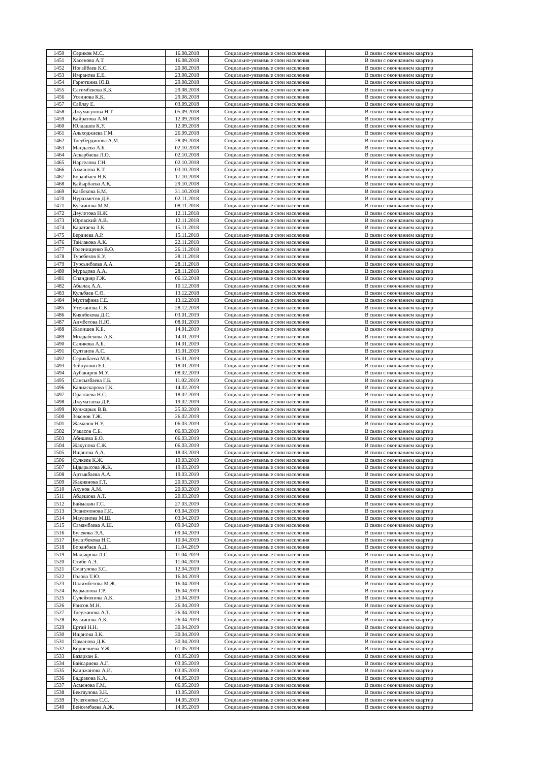| 1450 | Сериков М.С. | 16.08.2018 | Социально-уязвимые слои населения | В связи с окончанием квартир |
| 1451 | Хасенова А.Т. | 16.08.2018 | Социально-уязвимые слои населения | В связи с окончанием квартир |
| 1452 | Ногайбаев К.С. | 20.08.2018 | Социально-уязвимые слои населения | В связи с окончанием квартир |
| 1453 | Имранова Е.Е. | 23.08.2018 | Социально-уязвимые слои населения | В связи с окончанием квартир |
| 1454 | Гарюткина Ю.В. | 29.08.2018 | Социально-уязвимые слои населения | В связи с окончанием квартир |
| 1455 | Сагимбекова К.Б. | 29.08.2018 | Социально-уязвимые слои населения | В связи с окончанием квартир |
| 1456 | Усеинова К.К. | 29.08.2018 | Социально-уязвимые слои населения | В связи с окончанием квартир |
| 1457 | Сайлау Е. | 03.09.2018 | Социально-уязвимые слои населения | В связи с окончанием квартир |
| 1458 | Джумагулова Н.Т. | 05.09.2018 | Социально-уязвимые слои населения | В связи с окончанием квартир |
| 1459 | Кайратова А.М. | 12.09.2018 | Социально-уязвимые слои населения | В связи с окончанием квартир |
| 1460 | Юлдашев К.У. | 12.09.2018 | Социально-уязвимые слои населения | В связи с окончанием квартир |
| 1461 | Альходжаева Г.М. | 26.09.2018 | Социально-уязвимые слои населения | В связи с окончанием квартир |
| 1462 | Тлеубердинова А.М. | 28.09.2018 | Социально-уязвимые слои населения | В связи с окончанием квартир |
| 1463 | Мандаева А.Б. | 02.10.2018 | Социально-уязвимые слои населения | В связи с окончанием квартир |
| 1464 | Аскарбаева Л.О. | 02.10.2018 | Социально-уязвимые слои населения | В связи с окончанием квартир |
| 1465 | Наргелова Г.Н. | 02.10.2018 | Социально-уязвимые слои населения | В связи с окончанием квартир |
| 1466 | Ахманова К.Т. | 03.10.2018 | Социально-уязвимые слои населения | В связи с окончанием квартир |
| 1467 | Боранбаев Н.К. | 17.10.2018 | Социально-уязвимые слои населения | В связи с окончанием квартир |
| 1468 | Қайырбаева А.Қ. | 29.10.2018 | Социально-уязвимые слои населения | В связи с окончанием квартир |
| 1469 | Казбекова Б.М. | 31.10.2018 | Социально-уязвимые слои населения | В связи с окончанием квартир |
| 1470 | Нурахметов Д.Е. | 02.11.2018 | Социально-уязвимые слои населения | В связи с окончанием квартир |
| 1471 | Кусаинова М.М. | 08.11.2018 | Социально-уязвимые слои населения | В связи с окончанием квартир |
| 1472 | Дәулетова Н.Ж. | 12.11.2018 | Социально-уязвимые слои населения | В связи с окончанием квартир |
| 1473 | Юровский А.В. | 12.11.2018 | Социально-уязвимые слои населения | В связи с окончанием квартир |
| 1474 | Каратаева З.К. | 15.11.2018 | Социально-уязвимые слои населения | В связи с окончанием квартир |
| 1475 | Бердиева А.Р. | 15.11.2018 | Социально-уязвимые слои населения | В связи с окончанием квартир |
| 1476 | Тайлакова А.К. | 22.11.2018 | Социально-уязвимые слои населения | В связи с окончанием квартир |
| 1477 | Голенищенко В.О. | 26.11.2018 | Социально-уязвимые слои населения | В связи с окончанием квартир |
| 1478 | Туребеков Е.У. | 28.11.2018 | Социально-уязвимые слои населения | В связи с окончанием квартир |
| 1479 | Турсынбаева А.А. | 28.11.2018 | Социально-уязвимые слои населения | В связи с окончанием квартир |
| 1480 | Мурадова А.А. | 28.11.2018 | Социально-уязвимые слои населения | В связи с окончанием квартир |
| 1481 | Спандияр Г.Ж. | 06.12.2018 | Социально-уязвимые слои населения | В связи с окончанием квартир |
| 1482 | Абылақ А.А. | 10.12.2018 | Социально-уязвимые слои населения | В связи с окончанием квартир |
| 1483 | Кульбаев С.Ө. | 13.12.2018 | Социально-уязвимые слои населения | В связи с окончанием квартир |
| 1484 | Мустафина Г.Е. | 13.12.2018 | Социально-уязвимые слои населения | В связи с окончанием квартир |
| 1485 | Утежанова С.К. | 28.12.2018 | Социально-уязвимые слои населения | В связи с окончанием квартир |
| 1486 | Киянбекова Д.С. | 03.01.2019 | Социально-уязвимые слои населения | В связи с окончанием квартир |
| 1487 | Аимбетова Н.Ю. | 08.01.2019 | Социально-уязвимые слои населения | В связи с окончанием квартир |
| 1488 | Жапишев К.Б. | 14.01.2019 | Социально-уязвимые слои населения | В связи с окончанием квартир |
| 1489 | Молдабекова А.К. | 14.01.2019 | Социально-уязвимые слои населения | В связи с окончанием квартир |
| 1490 | Саликова А.Б. | 14.01.2019 | Социально-уязвимые слои населения | В связи с окончанием квартир |
| 1491 | Султанов А.С. | 15.01.2019 | Социально-уязвимые слои населения | В связи с окончанием квартир |
| 1492 | Серикбаева М.К. | 15.01.2019 | Социально-уязвимые слои населения | В связи с окончанием квартир |
| 1493 | Зейнуллин Е.С. | 18.01.2019 | Социально-уязвимые слои населения | В связи с окончанием квартир |
| 1494 | Аубакиров М.У. | 08.02.2019 | Социально-уязвимые слои населения | В связи с окончанием квартир |
| 1495 | Сансызбаева Г.Б. | 11.02.2019 | Социально-уязвимые слои населения | В связи с окончанием квартир |
| 1496 | Калиаскарова Г.К. | 14.02.2019 | Социально-уязвимые слои населения | В связи с окончанием квартир |
| 1497 | Оразтаева Н.С. | 18.02.2019 | Социально-уязвимые слои населения | В связи с окончанием квартир |
| 1498 | Джуматаева Д.Р. | 19.02.2019 | Социально-уязвимые слои населения | В связи с окончанием квартир |
| 1499 | Кунжарык В.В. | 25.02.2019 | Социально-уязвимые слои населения | В связи с окончанием квартир |
| 1500 | Зекенов Т.Ж. | 26.02.2019 | Социально-уязвимые слои населения | В связи с окончанием квартир |
| 1501 | Жамалов Н.У. | 06.03.2019 | Социально-уязвимые слои населения | В связи с окончанием квартир |
| 1502 | Уакасов С.Б. | 06.03.2019 | Социально-уязвимые слои населения | В связи с окончанием квартир |
| 1503 | Абишева Б.О. | 06.03.2019 | Социально-уязвимые слои населения | В связи с окончанием квартир |
| 1504 | Жакупова С.Ж. | 06.03.2019 | Социально-уязвимые слои населения | В связи с окончанием квартир |
| 1505 | Ищанова А.А. | 18.03.2019 | Социально-уязвимые слои населения | В связи с окончанием квартир |
| 1506 | Сулкеев К.Ж. | 19.03.2019 | Социально-уязвимые слои населения | В связи с окончанием квартир |
| 1507 | Ыдырысова Ж.К. | 19.03.2019 | Социально-уязвимые слои населения | В связи с окончанием квартир |
| 1508 | Артыкбаева А.А. | 19.03.2019 | Социально-уязвимые слои населения | В связи с окончанием квартир |
| 1509 | Жакиянова Г.Т. | 20.03.2019 | Социально-уязвимые слои населения | В связи с окончанием квартир |
| 1510 | Ахунов А.М. | 20.03.2019 | Социально-уязвимые слои населения | В связи с окончанием квартир |
| 1511 | Абдешова А.Т. | 20.03.2019 | Социально-уязвимые слои населения | В связи с окончанием квартир |
| 1512 | Баймакин Г.С. | 27.03.2019 | Социально-уязвимые слои населения | В связи с окончанием квартир |
| 1513 | Эсаномонова Г.И. | 03.04.2019 | Социально-уязвимые слои населения | В связи с окончанием квартир |
| 1514 | Мауленова М.Ш. | 03.04.2019 | Социально-уязвимые слои населения | В связи с окончанием квартир |
| 1515 | Самамбаева А.Ш. | 09.04.2019 | Социально-уязвимые слои населения | В связи с окончанием квартир |
| 1516 | Булекова Э.А. | 09.04.2019 | Социально-уязвимые слои населения | В связи с окончанием квартир |
| 1517 | Булатбекова Н.С. | 10.04.2019 | Социально-уязвимые слои населения | В связи с окончанием квартир |
| 1518 | Боранбаев А.Д. | 11.04.2019 | Социально-уязвимые слои населения | В связи с окончанием квартир |
| 1519 | Мадьярова Л.С. | 11.04.2019 | Социально-уязвимые слои населения | В связи с окончанием квартир |
| 1520 | Стибе А.Э. | 11.04.2019 | Социально-уязвимые слои населения | В связи с окончанием квартир |
| 1521 | Смагулова З.С. | 12.04.2019 | Социально-уязвимые слои населения | В связи с окончанием квартир |
| 1522 | Голова Т.Ю. | 16.04.2019 | Социально-уязвимые слои населения | В связи с окончанием квартир |
| 1523 | Палимбетова М.Ж. | 16.04.2019 | Социально-уязвимые слои населения | В связи с окончанием квартир |
| 1524 | Курманова Г.Р. | 16.04.2019 | Социально-уязвимые слои населения | В связи с окончанием квартир |
| 1525 | Сулейменова А.К. | 23.04.2019 | Социально-уязвимые слои населения | В связи с окончанием квартир |
| 1526 | Раисов М.Н. | 26.04.2019 | Социально-уязвимые слои населения | В связи с окончанием квартир |
| 1527 | Тлеужанова А.Т. | 26.04.2019 | Социально-уязвимые слои населения | В связи с окончанием квартир |
| 1528 | Кусаинова А.К. | 26.04.2019 | Социально-уязвимые слои населения | В связи с окончанием квартир |
| 1529 | Ертай Н.Н. | 30.04.2019 | Социально-уязвимые слои населения | В связи с окончанием квартир |
| 1530 | Ищанова З.К. | 30.04.2019 | Социально-уязвимые слои населения | В связи с окончанием квартир |
| 1531 | Орманова Д.К. | 30.04.2019 | Социально-уязвимые слои населения | В связи с окончанием квартир |
| 1532 | Корпелиева У.Ж. | 01.05.2019 | Социально-уязвимые слои населения | В связи с окончанием квартир |
| 1533 | Базархан Б. | 03.05.2019 | Социально-уязвимые слои населения | В связи с окончанием квартир |
| 1534 | Байсариева А.Г. | 03.05.2019 | Социально-уязвимые слои населения | В связи с окончанием квартир |
| 1535 | Каиржанова А.И. | 03.05.2019 | Социально-уязвимые слои населения | В связи с окончанием квартир |
| 1536 | Бадракова К.А. | 04.05.2019 | Социально-уязвимые слои населения | В связи с окончанием квартир |
| 1537 | Асменова Г.М. | 06.05.2019 | Социально-уязвимые слои населения | В связи с окончанием квартир |
| 1538 | Бектаулова З.Н. | 13.05.2019 | Социально-уязвимые слои населения | В связи с окончанием квартир |
| 1539 | Тулегенова С.С. | 14.05.2019 | Социально-уязвимые слои населения | В связи с окончанием квартир |
| 1540 | Бейсембаева А.Ж. | 14.05.2019 | Социально-уязвимые слои населения | В связи с окончанием квартир |